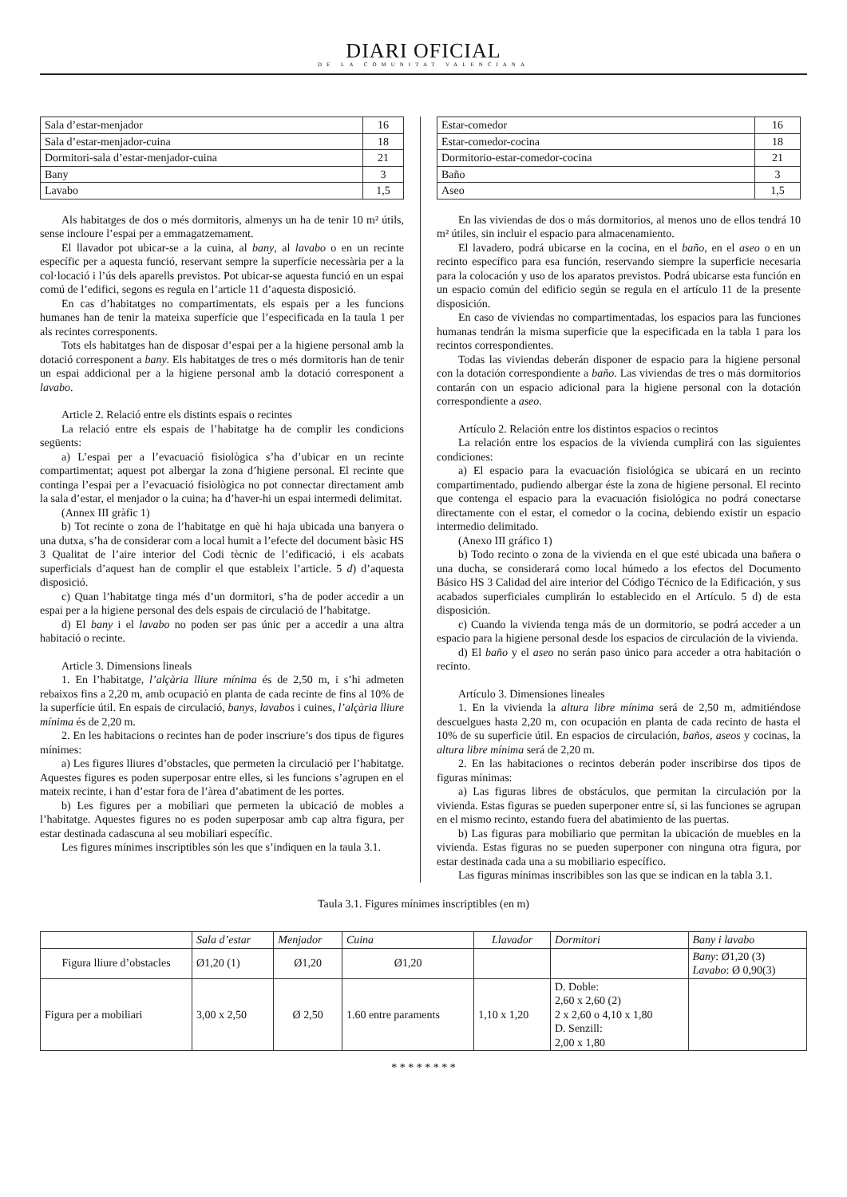DIARI OFICIAL
DE LA COMUNITAT VALENCIANA
| Sala d’estar-menjador | 16 |
| Sala d’estar-menjador-cuina | 18 |
| Dormitori-sala d’estar-menjador-cuina | 21 |
| Bany | 3 |
| Lavabo | 1,5 |
Als habitatges de dos o més dormitoris, almenys un ha de tenir 10 m² útils, sense incloure l’espai per a emmagatzemament.
El llavador pot ubicar-se a la cuina, al bany, al lavabo o en un recinte específic per a aquesta funció, reservant sempre la superfície necessària per a la col·locació i l’ús dels aparells previstos. Pot ubicar-se aquesta funció en un espai comú de l’edifici, segons es regula en l’article 11 d’aquesta disposició.
En cas d’habitatges no compartimentats, els espais per a les funcions humanes han de tenir la mateixa superfície que l’especificada en la taula 1 per als recintes corresponents.
Tots els habitatges han de disposar d’espai per a la higiene personal amb la dotació corresponent a bany. Els habitatges de tres o més dormitoris han de tenir un espai addicional per a la higiene personal amb la dotació corresponent a lavabo.
Article 2. Relació entre els distints espais o recintes
La relació entre els espais de l’habitatge ha de complir les condicions següents:
a) L’espai per a l’evacuació fisiològica s’ha d’ubicar en un recinte compartimentat; aquest pot albergar la zona d’higiene personal. El recinte que continga l’espai per a l’evacuació fisiològica no pot connectar directament amb la sala d’estar, el menjador o la cuina; ha d’haver-hi un espai intermedi delimitat.
(Annex III gràfic 1)
b) Tot recinte o zona de l’habitatge en què hi haja ubicada una banyera o una dutxa, s’ha de considerar com a local humit a l’efecte del document bàsic HS 3 Qualitat de l’aire interior del Codi tècnic de l’edificació, i els acabats superficials d’aquest han de complir el que estableix l’article. 5 d) d’aquesta disposició.
c) Quan l’habitatge tinga més d’un dormitori, s’ha de poder accedir a un espai per a la higiene personal des dels espais de circulació de l’habitatge.
d) El bany i el lavabo no poden ser pas únic per a accedir a una altra habitació o recinte.
Article 3. Dimensions lineals
1. En l’habitatge, l’alçària lliure mínima és de 2,50 m, i s’hi admeten rebaixos fins a 2,20 m, amb ocupació en planta de cada recinte de fins al 10% de la superfície útil. En espais de circulació, banys, lavabos i cuines, l’alçària lliure mínima és de 2,20 m.
2. En les habitacions o recintes han de poder inscriure’s dos tipus de figures mínimes:
a) Les figures lliures d’obstacles, que permeten la circulació per l’habitatge. Aquestes figures es poden superposar entre elles, si les funcions s’agrupen en el mateix recinte, i han d’estar fora de l’àrea d’abatiment de les portes.
b) Les figures per a mobiliari que permeten la ubicació de mobles a l’habitatge. Aquestes figures no es poden superposar amb cap altra figura, per estar destinada cadascuna al seu mobiliari específic.
Les figures mínimes inscriptibles són les que s’indiquen en la taula 3.1.
| Estar-comedor | 16 |
| Estar-comedor-cocina | 18 |
| Dormitorio-estar-comedor-cocina | 21 |
| Baño | 3 |
| Aseo | 1,5 |
En las viviendas de dos o más dormitorios, al menos uno de ellos tendrá 10 m² útiles, sin incluir el espacio para almacenamiento.
El lavadero, podrá ubicarse en la cocina, en el baño, en el aseo o en un recinto específico para esa función, reservando siempre la superficie necesaria para la colocación y uso de los aparatos previstos. Podrá ubicarse esta función en un espacio común del edificio según se regula en el artículo 11 de la presente disposición.
En caso de viviendas no compartimentadas, los espacios para las funciones humanas tendrán la misma superficie que la especificada en la tabla 1 para los recintos correspondientes.
Todas las viviendas deberán disponer de espacio para la higiene personal con la dotación correspondiente a baño. Las viviendas de tres o más dormitorios contarán con un espacio adicional para la higiene personal con la dotación correspondiente a aseo.
Artículo 2. Relación entre los distintos espacios o recintos
La relación entre los espacios de la vivienda cumplirá con las siguientes condiciones:
a) El espacio para la evacuación fisiológica se ubicará en un recinto compartimentado, pudiendo albergar éste la zona de higiene personal. El recinto que contenga el espacio para la evacuación fisiológica no podrá conectarse directamente con el estar, el comedor o la cocina, debiendo existir un espacio intermedio delimitado.
(Anexo III gráfico 1)
b) Todo recinto o zona de la vivienda en el que esté ubicada una bañera o una ducha, se considerará como local húmedo a los efectos del Documento Básico HS 3 Calidad del aire interior del Código Técnico de la Edificación, y sus acabados superficiales cumplirán lo establecido en el Artículo. 5 d) de esta disposición.
c) Cuando la vivienda tenga más de un dormitorio, se podrá acceder a un espacio para la higiene personal desde los espacios de circulación de la vivienda.
d) El baño y el aseo no serán paso único para acceder a otra habitación o recinto.
Artículo 3. Dimensiones lineales
1. En la vivienda la altura libre mínima será de 2,50 m, admitiéndose descuelgues hasta 2,20 m, con ocupación en planta de cada recinto de hasta el 10% de su superficie útil. En espacios de circulación, baños, aseos y cocinas, la altura libre mínima será de 2,20 m.
2. En las habitaciones o recintos deberán poder inscribirse dos tipos de figuras mínimas:
a) Las figuras libres de obstáculos, que permitan la circulación por la vivienda. Estas figuras se pueden superponer entre sí, si las funciones se agrupan en el mismo recinto, estando fuera del abatimiento de las puertas.
b) Las figuras para mobiliario que permitan la ubicación de muebles en la vivienda. Estas figuras no se pueden superponer con ninguna otra figura, por estar destinada cada una a su mobiliario específico.
Las figuras mínimas inscribibles son las que se indican en la tabla 3.1.
Taula 3.1. Figures mínimes inscriptibles (en m)
| | Sala d’estar | Menjador | Cuina | Llavador | Dormitori | Bany i lavabo |
| --- | --- | --- | --- | --- | --- | --- |
| Figura lliure d’obstacles | Ø1,20 (1) | Ø1,20 | Ø1,20 | | | Bany : Ø1,20 (3) Lavabo : Ø 0,90(3) |
| Figura per a mobiliari | 3,00 x 2,50 | Ø 2,50 | 1.60 entre paraments | 1,10 x 1,20 | D. Doble: 2,60 x 2,60 (2) 2 x 2,60 o 4,10 x 1,80 D. Senzill: 2,00 x 1,80 | |
* * * * * * * *